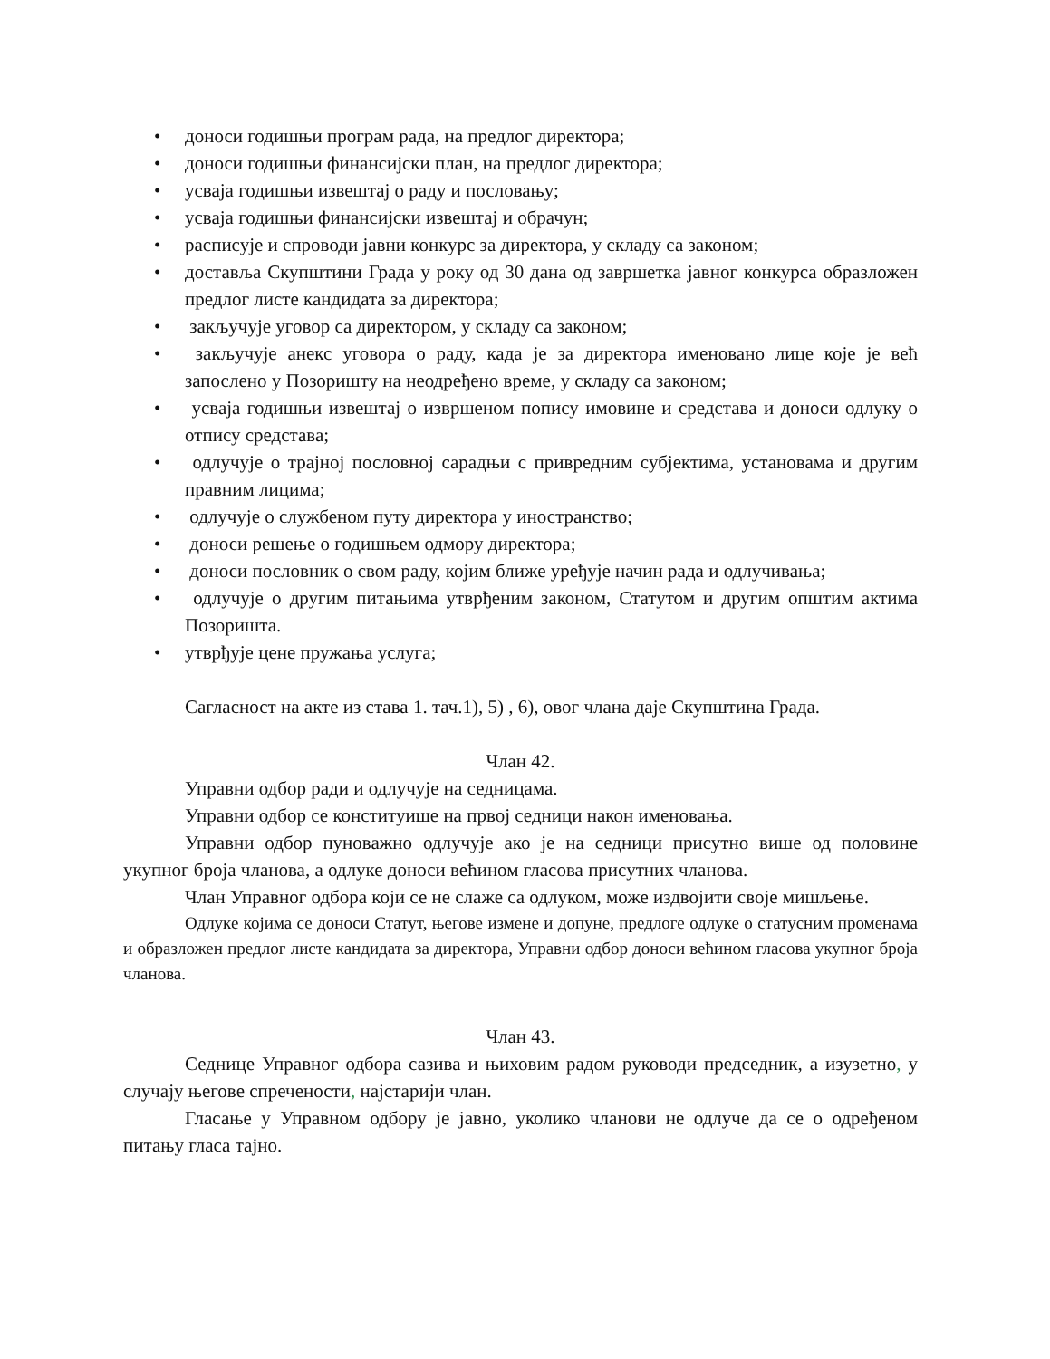• доноси годишњи програм рада, на предлог директора;
• доноси годишњи финансијски план, на предлог директора;
• усваја годишњи извештај о раду и пословању;
• усваја годишњи финансијски извештај и обрачун;
• расписује и спроводи јавни конкурс за директора, у складу са законом;
• доставља Скупштини Града у року од 30 дана од завршетка јавног конкурса образложен предлог листе кандидата за директора;
• закључује уговор са директором, у складу са законом;
• закључује анекс уговора о раду, када је за директора именовано лице које је већ запослено у Позоришту на неодређено време, у складу са законом;
• усваја годишњи извештај о извршеном попису имовине и средстава и доноси одлуку о отпису средстава;
• одлучује о трајној пословној сарадњи с привредним субјектима, установама и другим правним лицима;
• одлучује о службеном путу директора у иностранство;
• доноси решење о годишњем одмору директора;
• доноси пословник о свом раду, којим ближе уређује начин рада и одлучивања;
• одлучује о другим питањима утврђеним законом, Статутом и другим општим актима Позоришта.
• утврђује цене пружања услуга;
Сагласност на акте из става 1. тач.1), 5) , 6), овог члана даје Скупштина Града.
Члан 42.
Управни одбор ради и одлучује на седницама.
Управни одбор се конституише на првој седници након именовања.
Управни одбор пуноважно одлучује ако је на седници присутно више од половине укупног броја чланова, а одлуке доноси већином гласова присутних чланова.
Члан Управног одбора који се не слаже са одлуком, може издвојити своје мишљење.
Одлуке којима се доноси Статут, његове измене и допуне, предлоге одлуке о статусним променама и образложен предлог листе кандидата за директора, Управни одбор доноси већином гласова укупног броја чланова.
Члан 43.
Седнице Управног одбора сазива и њиховим радом руководи председник, а изузетно, у случају његове спречености, најстарији члан.
Гласање у Управном одбору је јавно, уколико чланови не одлуче да се о одређеном питању гласа тајно.